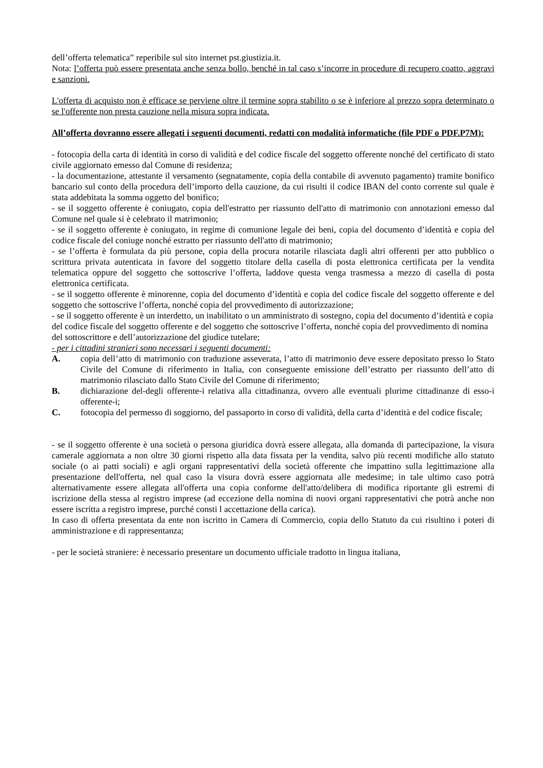dell’offerta telematica” reperibile sul sito internet pst.giustizia.it.
Nota: l’offerta può essere presentata anche senza bollo, benché in tal caso s’incorre in procedure di recupero coatto, aggravi e sanzioni.
L'offerta di acquisto non è efficace se perviene oltre il termine sopra stabilito o se è inferiore al prezzo sopra determinato o se l'offerente non presta cauzione nella misura sopra indicata.
All’offerta dovranno essere allegati i seguenti documenti, redatti con modalità informatiche (file PDF o PDF.P7M):
- fotocopia della carta di identità in corso di validità e del codice fiscale del soggetto offerente nonché del certificato di stato civile aggiornato emesso dal Comune di residenza;
- la documentazione, attestante il versamento (segnatamente, copia della contabile di avvenuto pagamento) tramite bonifico bancario sul conto della procedura dell’importo della cauzione, da cui risulti il codice IBAN del conto corrente sul quale è stata addebitata la somma oggetto del bonifico;
- se il soggetto offerente è coniugato, copia dell'estratto per riassunto dell'atto di matrimonio con annotazioni emesso dal Comune nel quale si è celebrato il matrimonio;
- se il soggetto offerente è coniugato, in regime di comunione legale dei beni, copia del documento d’identità e copia del codice fiscale del coniuge nonché estratto per riassunto dell'atto di matrimonio;
- se l’offerta è formulata da più persone, copia della procura notarile rilasciata dagli altri offerenti per atto pubblico o scrittura privata autenticata in favore del soggetto titolare della casella di posta elettronica certificata per la vendita telematica oppure del soggetto che sottoscrive l’offerta, laddove questa venga trasmessa a mezzo di casella di posta elettronica certificata.
- se il soggetto offerente è minorenne, copia del documento d’identità e copia del codice fiscale del soggetto offerente e del soggetto che sottoscrive l’offerta, nonché copia del provvedimento di autorizzazione;
- se il soggetto offerente è un interdetto, un inabilitato o un amministrato di sostegno, copia del documento d’identità e copia del codice fiscale del soggetto offerente e del soggetto che sottoscrive l’offerta, nonché copia del provvedimento di nomina del sottoscrittore e dell’autorizzazione del giudice tutelare;
- per i cittadini stranieri sono necessari i seguenti documenti:
A. copia dell’atto di matrimonio con traduzione asseverata, l’atto di matrimonio deve essere depositato presso lo Stato Civile del Comune di riferimento in Italia, con conseguente emissione dell’estratto per riassunto dell’atto di matrimonio rilasciato dallo Stato Civile del Comune di riferimento;
B. dichiarazione del-degli offerente-i relativa alla cittadinanza, ovvero alle eventuali plurime cittadinanze di esso-i offerente-i;
C. fotocopia del permesso di soggiorno, del passaporto in corso di validità, della carta d’identità e del codice fiscale;
- se il soggetto offerente è una società o persona giuridica dovrà essere allegata, alla domanda di partecipazione, la visura camerale aggiornata a non oltre 30 giorni rispetto alla data fissata per la vendita, salvo più recenti modifiche allo statuto sociale (o ai patti sociali) e agli organi rappresentativi della società offerente che impattino sulla legittimazione alla presentazione dell'offerta, nel qual caso la visura dovrà essere aggiornata alle medesime; in tale ultimo caso potrà alternativamente essere allegata all'offerta una copia conforme dell'atto/delibera di modifica riportante gli estremi di iscrizione della stessa al registro imprese (ad eccezione della nomina di nuovi organi rappresentativi che potrà anche non essere iscritta a registro imprese, purché consti l accettazione della carica).
In caso di offerta presentata da ente non iscritto in Camera di Commercio, copia dello Statuto da cui risultino i poteri di amministrazione e di rappresentanza;
- per le società straniere: è necessario presentare un documento ufficiale tradotto in lingua italiana,